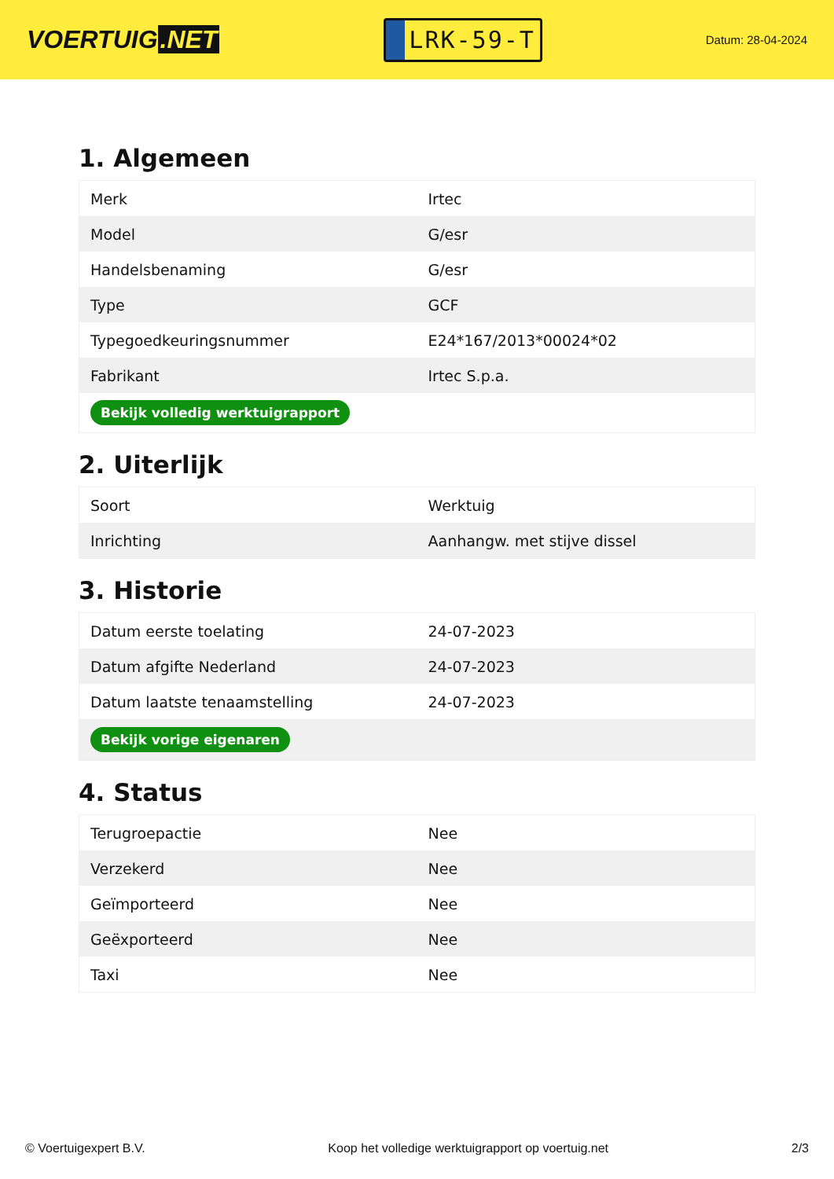VOERTUIG.NET
LRK-59-T
Datum: 28-04-2024
1. Algemeen
| Merk | Irtec |
| Model | G/esr |
| Handelsbenaming | G/esr |
| Type | GCF |
| Typegoedkeuringsnummer | E24*167/2013*00024*02 |
| Fabrikant | Irtec S.p.a. |
| Bekijk volledig werktuigrapport | |
2. Uiterlijk
| Soort | Werktuig |
| Inrichting | Aanhangw. met stijve dissel |
3. Historie
| Datum eerste toelating | 24-07-2023 |
| Datum afgifte Nederland | 24-07-2023 |
| Datum laatste tenaamstelling | 24-07-2023 |
| Bekijk vorige eigenaren | |
4. Status
| Terugroepactie | Nee |
| Verzekerd | Nee |
| Geïmporteerd | Nee |
| Geëxporteerd | Nee |
| Taxi | Nee |
© Voertuigexpert B.V. Koop het volledige werktuigrapport op voertuig.net 2/3